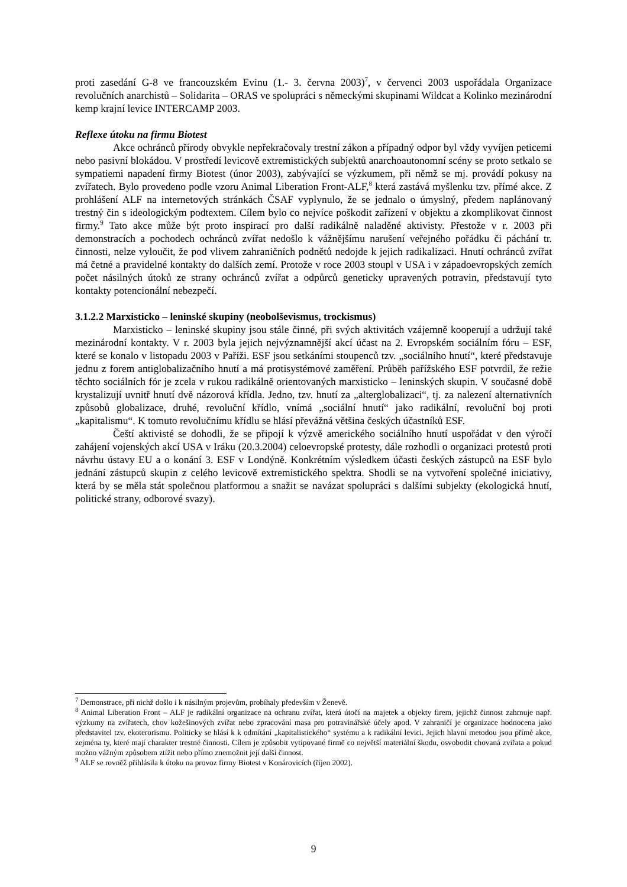proti zasedání G-8 ve francouzském Evinu (1.- 3. června 2003)<sup>7</sup>, v červenci 2003 uspořádala Organizace revolučních anarchistů – Solidarita – ORAS ve spolupráci s německými skupinami Wildcat a Kolinko mezinárodní kemp krajní levice INTERCAMP 2003.
Reflexe útoku na firmu Biotest
Akce ochránců přírody obvykle nepřekračovaly trestní zákon a případný odpor byl vždy vyvíjen peticemi nebo pasivní blokádou. V prostředí levicově extremistických subjektů anarchoautonomní scény se proto setkalo se sympatiemi napadení firmy Biotest (únor 2003), zabývající se výzkumem, při němž se mj. provádí pokusy na zvířatech. Bylo provedeno podle vzoru Animal Liberation Front-ALF,<sup>8</sup> která zastává myšlenku tzv. přímé akce. Z prohlášení ALF na internetových stránkách ČSAF vyplynulo, že se jednalo o úmyslný, předem naplánovaný trestný čin s ideologickým podtextem. Cílem bylo co nejvíce poškodit zařízení v objektu a zkomplikovat činnost firmy.<sup>9</sup> Tato akce může být proto inspirací pro další radikálně naladěné aktivisty. Přestože v r. 2003 při demonstracích a pochodech ochránců zvířat nedošlo k vážnějšímu narušení veřejného pořádku či páchání tr. činnosti, nelze vyloučit, že pod vlivem zahraničních podnětů nedojde k jejich radikalizaci. Hnutí ochránců zvířat má četné a pravidelné kontakty do dalších zemí. Protože v roce 2003 stoupl v USA i v západoevropských zemích počet násilných útoků ze strany ochránců zvířat a odpůrců geneticky upravených potravin, představují tyto kontakty potencionální nebezpečí.
3.1.2.2 Marxisticko – leninské skupiny (neobolševismus, trockismus)
Marxisticko – leninské skupiny jsou stále činné, při svých aktivitách vzájemně kooperují a udržují také mezinárodní kontakty. V r. 2003 byla jejich nejvýznamnější akcí účast na 2. Evropském sociálním fóru – ESF, které se konalo v listopadu 2003 v Paříži. ESF jsou setkáními stoupenců tzv. „sociálního hnutí“, které představuje jednu z forem antiglobalizačního hnutí a má protisystémové zaměření. Průběh pařížského ESF potvrdil, že režie těchto sociálních fór je zcela v rukou radikálně orientovaných marxisticko – leninských skupin. V současné době krystalizují uvnitř hnutí dvě názorová křídla. Jedno, tzv. hnutí za „alterglobalizaci“, tj. za nalezení alternativních způsobů globalizace, druhé, revoluční křídlo, vnímá „sociální hnutí“ jako radikální, revoluční boj proti „kapitalismu“. K tomuto revolučnímu křídlu se hlásí převážná většina českých účastníků ESF.
Čeští aktivisté se dohodli, že se připojí k výzvě amerického sociálního hnutí uspořádat v den výročí zahájení vojenských akcí USA v Iráku (20.3.2004) celoevropské protesty, dále rozhodli o organizaci protestů proti návrhu ústavy EU a o konání 3. ESF v Londýně. Konkrétním výsledkem účasti českých zástupců na ESF bylo jednání zástupců skupin z celého levicově extremistického spektra. Shodli se na vytvoření společné iniciativy, která by se měla stát společnou platformou a snažit se navázat spolupráci s dalšími subjekty (ekologická hnutí, politické strany, odborové svazy).
<sup>7</sup> Demonstrace, při nichž došlo i k násilným projevům, probíhaly především v Ženevě.
<sup>8</sup> Animal Liberation Front – ALF je radikální organizace na ochranu zvířat, která útočí na majetek a objekty firem, jejichž činnost zahrnuje např. výzkumy na zvířatech, chov kožešinových zvířat nebo zpracování masa pro potravinářské účely apod. V zahraničí je organizace hodnocena jako představitel tzv. ekoterorismu. Politicky se hlásí k k odmítání „kapitalistického“ systému a k radikální levici. Jejich hlavní metodou jsou přímé akce, zejména ty, které mají charakter trestné činnosti. Cílem je způsobit vytipované firmě co největší materiální škodu, osvobodit chovaná zvířata a pokud možno vážným způsobem ztížit nebo přímo znemožnit její další činnost.
<sup>9</sup> ALF se rovněž přihlásila k útoku na provoz firmy Biotest v Konárovicích (říjen 2002).
9